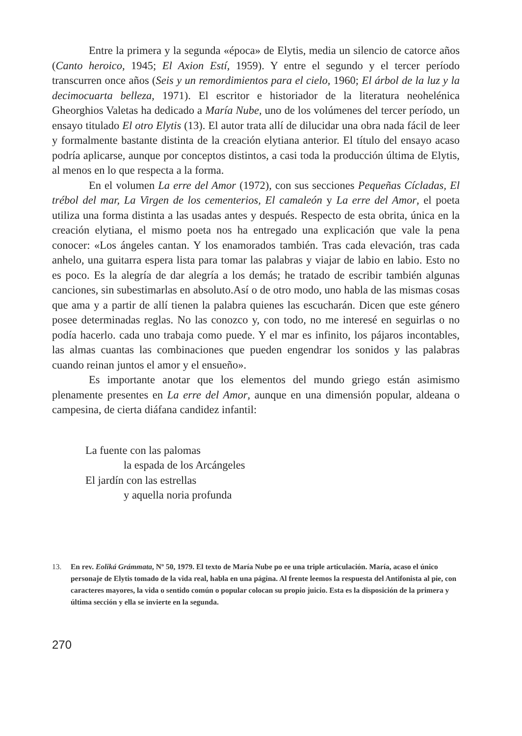Entre la primera y la segunda «época» de Elytis, media un silencio de catorce años (Canto heroico, 1945; El Axion Estí, 1959). Y entre el segundo y el tercer período transcurren once años (Seis y un remordimientos para el cielo, 1960; El árbol de la luz y la decimocuarta belleza, 1971). El escritor e historiador de la literatura neohelénica Gheorghios Valetas ha dedicado a María Nube, uno de los volúmenes del tercer período, un ensayo titulado El otro Elytis (13). El autor trata allí de dilucidar una obra nada fácil de leer y formalmente bastante distinta de la creación elytiana anterior. El título del ensayo acaso podría aplicarse, aunque por conceptos distintos, a casi toda la producción última de Elytis, al menos en lo que respecta a la forma.
En el volumen La erre del Amor (1972), con sus secciones Pequeñas Cícladas, El trébol del mar, La Virgen de los cementerios, El camaleón y La erre del Amor, el poeta utiliza una forma distinta a las usadas antes y después. Respecto de esta obrita, única en la creación elytiana, el mismo poeta nos ha entregado una explicación que vale la pena conocer: «Los ángeles cantan. Y los enamorados también. Tras cada elevación, tras cada anhelo, una guitarra espera lista para tomar las palabras y viajar de labio en labio. Esto no es poco. Es la alegría de dar alegría a los demás; he tratado de escribir también algunas canciones, sin subestimarlas en absoluto.Así o de otro modo, uno habla de las mismas cosas que ama y a partir de allí tienen la palabra quienes las escucharán. Dicen que este género posee determinadas reglas. No las conozco y, con todo, no me interesé en seguirlas o no podía hacerlo. cada uno trabaja como puede. Y el mar es infinito, los pájaros incontables, las almas cuantas las combinaciones que pueden engendrar los sonidos y las palabras cuando reinan juntos el amor y el ensueño».
Es importante anotar que los elementos del mundo griego están asimismo plenamente presentes en La erre del Amor, aunque en una dimensión popular, aldeana o campesina, de cierta diáfana candidez infantil:
La fuente con las palomas
la espada de los Arcángeles
El jardín con las estrellas
y aquella noria profunda
13. En rev. Eoliká Grámmata, Nº 50, 1979. El texto de María Nube po ee una triple articulación. María, acaso el único personaje de Elytis tomado de la vida real, habla en una página. Al frente leemos la respuesta del Antifonista al pie, con caracteres mayores, la vida o sentido común o popular colocan su propio juicio. Esta es la disposición de la primera y última sección y ella se invierte en la segunda.
270